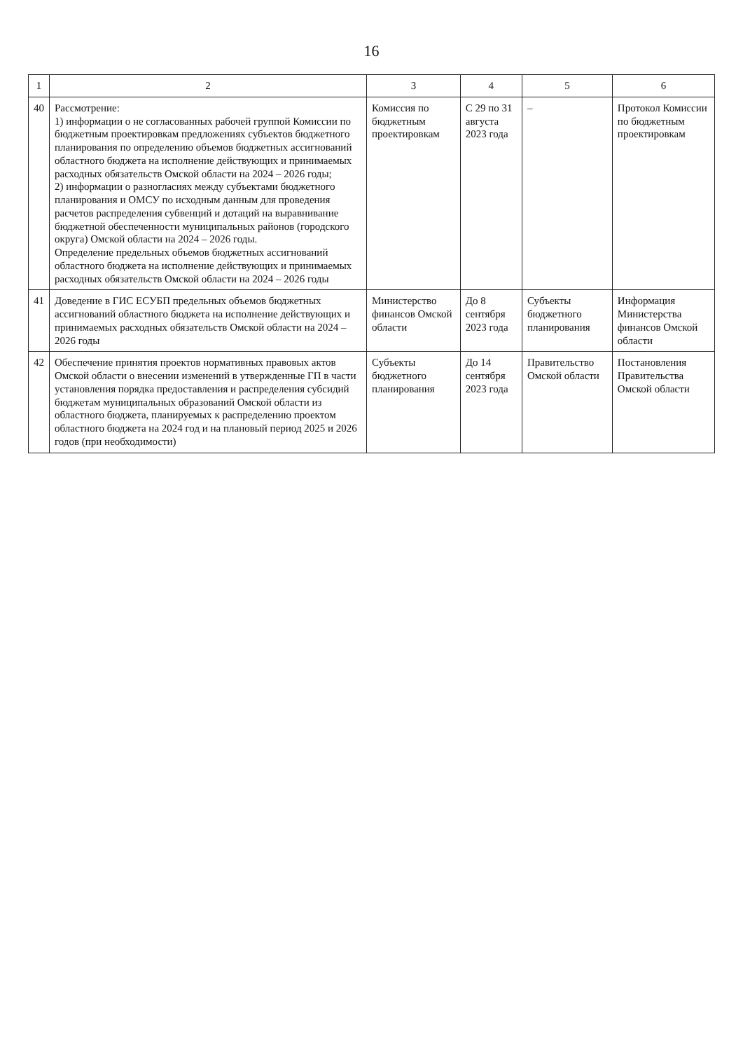16
| 1 | 2 | 3 | 4 | 5 | 6 |
| --- | --- | --- | --- | --- | --- |
| 40 | Рассмотрение: 1) информации о не согласованных рабочей группой Комиссии по бюджетным проектировкам предложениях субъектов бюджетного планирования по определению объемов бюджетных ассигнований областного бюджета на исполнение действующих и принимаемых расходных обязательств Омской области на 2024 – 2026 годы; 2) информации о разногласиях между субъектами бюджетного планирования и ОМСУ по исходным данным для проведения расчетов распределения субвенций и дотаций на выравнивание бюджетной обеспеченности муниципальных районов (городского округа) Омской области на 2024 – 2026 годы. Определение предельных объемов бюджетных ассигнований областного бюджета на исполнение действующих и принимаемых расходных обязательств Омской области на 2024 – 2026 годы | Комиссия по бюджетным проектировкам | С 29 по 31 августа 2023 года | – | Протокол Комиссии по бюджетным проектировкам |
| 41 | Доведение в ГИС ЕСУБП предельных объемов бюджетных ассигнований областного бюджета на исполнение действующих и принимаемых расходных обязательств Омской области на 2024 – 2026 годы | Министерство финансов Омской области | До 8 сентября 2023 года | Субъекты бюджетного планирования | Информация Министерства финансов Омской области |
| 42 | Обеспечение принятия проектов нормативных правовых актов Омской области о внесении изменений в утвержденные ГП в части установления порядка предоставления и распределения субсидий бюджетам муниципальных образований Омской области из областного бюджета, планируемых к распределению проектом областного бюджета на 2024 год и на плановый период 2025 и 2026 годов (при необходимости) | Субъекты бюджетного планирования | До 14 сентября 2023 года | Правительство Омской области | Постановления Правительства Омской области |